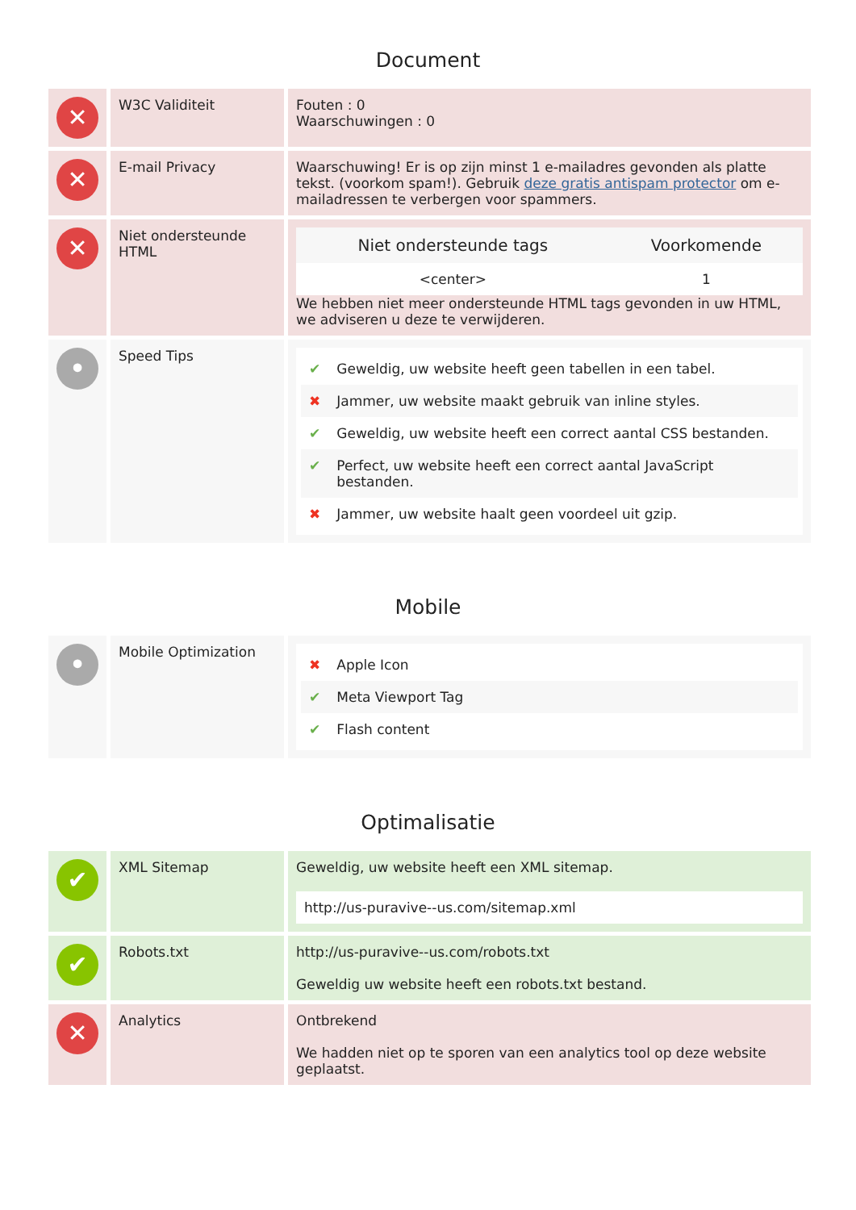Document
| ✕ | W3C Validiteit | Fouten : 0 Waarschuwingen : 0 |
| ✕ | E-mail Privacy | Waarschuwing! Er is op zijn minst 1 e-mailadres gevonden als platte tekst. (voorkom spam!). Gebruik deze gratis antispam protector om e-mailadressen te verbergen voor spammers. |
| ✕ | Niet ondersteunde HTML | / Niet ondersteunde tags / Voorkomende / / --- / --- / / <center> / 1 / We hebben niet meer ondersteunde HTML tags gevonden in uw HTML, we adviseren u deze te verwijderen. |
| • | Speed Tips | ✔ Geweldig, uw website heeft geen tabellen in een tabel. ✖ Jammer, uw website maakt gebruik van inline styles. ✔ Geweldig, uw website heeft een correct aantal CSS bestanden. ✔ Perfect, uw website heeft een correct aantal JavaScript bestanden. ✖ Jammer, uw website haalt geen voordeel uit gzip. |
Mobile
| • | Mobile Optimization | ✖ Apple Icon ✔ Meta Viewport Tag ✔ Flash content |
Optimalisatie
| ✔ | XML Sitemap | Geweldig, uw website heeft een XML sitemap. http://us-puravive--us.com/sitemap.xml |
| ✔ | Robots.txt | http://us-puravive--us.com/robots.txt Geweldig uw website heeft een robots.txt bestand. |
| ✕ | Analytics | Ontbrekend We hadden niet op te sporen van een analytics tool op deze website geplaatst. |